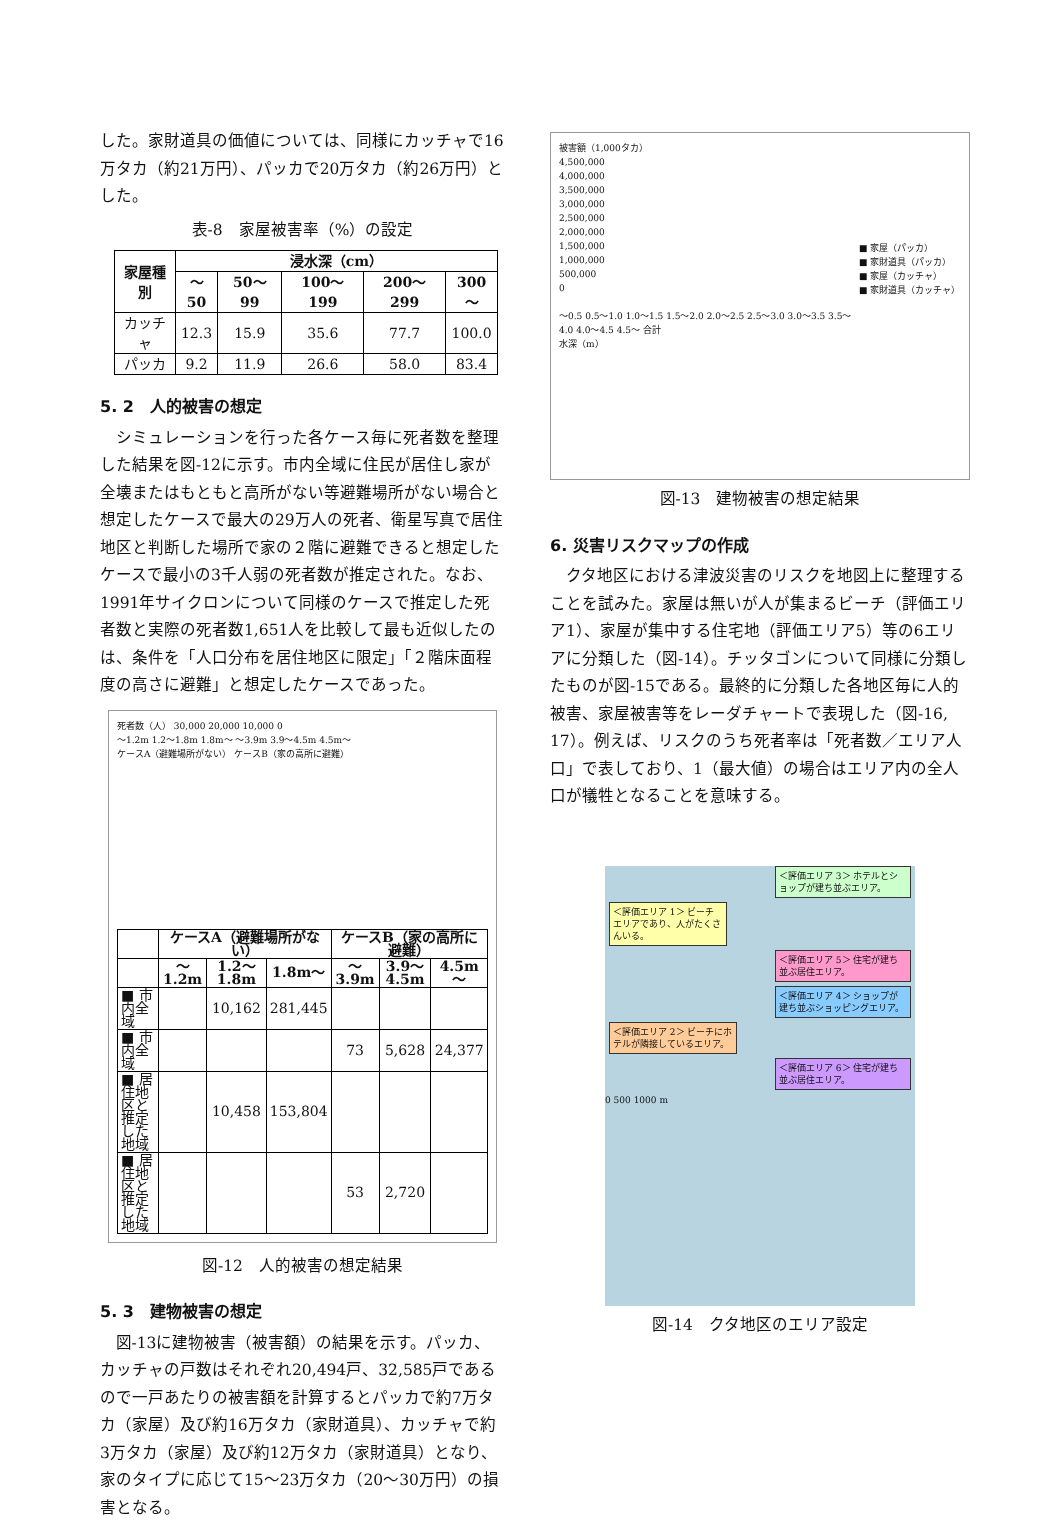した。家財道具の価値については、同様にカッチャで16万タカ（約21万円）、パッカで20万タカ（約26万円）とした。
表-8　家屋被害率（%）の設定
| 家屋種別 | 浸水深（cm） | | | | |
| --- | --- | --- | --- | --- | --- |
| | ～50 | 50～ 99 | 100～ 199 | 200～ 299 | 300～ |
| カッチャ | 12.3 | 15.9 | 35.6 | 77.7 | 100.0 |
| パッカ | 9.2 | 11.9 | 26.6 | 58.0 | 83.4 |
5. 2　人的被害の想定
シミュレーションを行った各ケース毎に死者数を整理した結果を図-12に示す。市内全域に住民が居住し家が全壊またはもともと高所がない等避難場所がない場合と想定したケースで最大の29万人の死者、衛星写真で居住地区と判断した場所で家の２階に避難できると想定したケースで最小の3千人弱の死者数が推定された。なお、1991年サイクロンについて同様のケースで推定した死者数と実際の死者数1,651人を比較して最も近似したのは、条件を「人口分布を居住地区に限定」「２階床面程度の高さに避難」と想定したケースであった。
死者数（人） 30,000 20,000 10,000 0
～1.2m 1.2～1.8m 1.8m～ ～3.9m 3.9～4.5m 4.5m～
ケースA（避難場所がない） ケースB（家の高所に避難）
| | ケースA（避難場所がない） | | | ケースB（家の高所に避難） | | |
| --- | --- | --- | --- | --- | --- | --- |
| | ～1.2m | 1.2～1.8m | 1.8m～ | ～3.9m | 3.9～4.5m | 4.5m～ |
| ■ 市内全域 | | 10,162 | 281,445 | | | |
| ■ 市内全域 | | | | 73 | 5,628 | 24,377 |
| ■ 居住地区と推定した地域 | | 10,458 | 153,804 | | | |
| ■ 居住地区と推定した地域 | | | | 53 | 2,720 | |
図-12　人的被害の想定結果
5. 3　建物被害の想定
図-13に建物被害（被害額）の結果を示す。パッカ、カッチャの戸数はそれぞれ20,494戸、32,585戸であるので一戸あたりの被害額を計算するとパッカで約7万タカ（家屋）及び約16万タカ（家財道具）、カッチャで約3万タカ（家屋）及び約12万タカ（家財道具）となり、家のタイプに応じて15～23万タカ（20～30万円）の損害となる。
被害額（1,000タカ）
4,500,000
4,000,000
3,500,000
3,000,000
2,500,000
2,000,000
1,500,000
1,000,000
500,000
0
～0.5 0.5～1.0 1.0～1.5 1.5～2.0 2.0～2.5 2.5～3.0 3.0～3.5 3.5～4.0 4.0～4.5 4.5～ 合計
水深（m）
■ 家屋（パッカ）
■ 家財道具（パッカ）
■ 家屋（カッチャ）
■ 家財道具（カッチャ）
図-13　建物被害の想定結果
6. 災害リスクマップの作成
クタ地区における津波災害のリスクを地図上に整理することを試みた。家屋は無いが人が集まるビーチ（評価エリア1）、家屋が集中する住宅地（評価エリア5）等の6エリアに分類した（図-14）。チッタゴンについて同様に分類したものが図-15である。最終的に分類した各地区毎に人的被害、家屋被害等をレーダチャートで表現した（図-16, 17）。例えば、リスクのうち死者率は「死者数／エリア人口」で表しており、1（最大値）の場合はエリア内の全人口が犠牲となることを意味する。
＜評価エリア 3＞ ホテルとショップが建ち並ぶエリア。
＜評価エリア 1＞ ビーチエリアであり、人がたくさんいる。
＜評価エリア 5＞ 住宅が建ち並ぶ居住エリア。
＜評価エリア 4＞ ショップが建ち並ぶショッピングエリア。
＜評価エリア 2＞ ビーチにホテルが隣接しているエリア。
＜評価エリア 6＞ 住宅が建ち並ぶ居住エリア。
0 500 1000 m
図-14　クタ地区のエリア設定